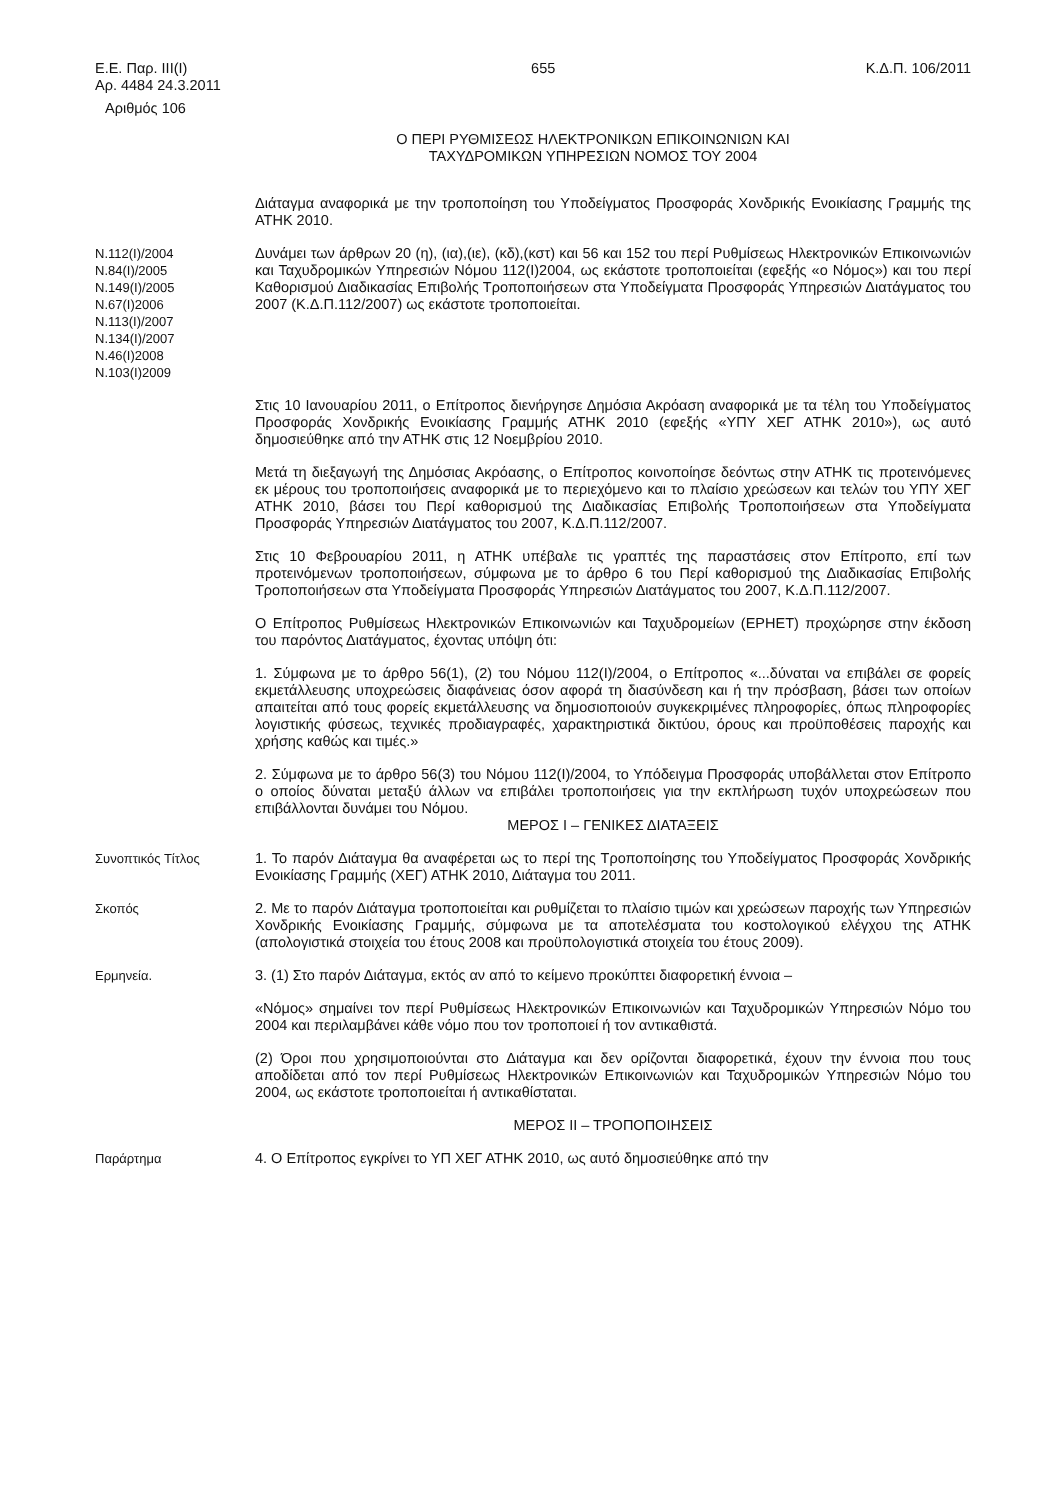Ε.Ε. Παρ. ΙΙΙ(Ι)
Αρ. 4484 24.3.2011
655 Κ.Δ.Π. 106/2011
Αριθμός 106
Ο ΠΕΡΙ ΡΥΘΜΙΣΕΩΣ ΗΛΕΚΤΡΟΝΙΚΩΝ ΕΠΙΚΟΙΝΩΝΙΩΝ ΚΑΙ
ΤΑΧΥΔΡΟΜΙΚΩΝ ΥΠΗΡΕΣΙΩΝ ΝΟΜΟΣ ΤΟΥ 2004
Διάταγμα αναφορικά με την τροποποίηση του Υποδείγματος Προσφοράς Χονδρικής Ενοικίασης Γραμμής της ΑΤΗΚ 2010.
Ν.112(Ι)/2004
Ν.84(Ι)/2005
Ν.149(Ι)/2005
Ν.67(Ι)2006
Ν.113(Ι)/2007
Ν.134(Ι)/2007
Ν.46(Ι)2008
Ν.103(Ι)2009
Δυνάμει των άρθρων 20 (η), (ια),(ιε), (κδ),(κστ) και 56 και 152 του περί Ρυθμίσεως Ηλεκτρονικών Επικοινωνιών και Ταχυδρομικών Υπηρεσιών Νόμου 112(Ι)2004, ως εκάστοτε τροποποιείται (εφεξής «ο Νόμος») και του περί Καθορισμού Διαδικασίας Επιβολής Τροποποιήσεων στα Υποδείγματα Προσφοράς Υπηρεσιών Διατάγματος του 2007 (Κ.Δ.Π.112/2007) ως εκάστοτε τροποποιείται.
Στις 10 Ιανουαρίου 2011, ο Επίτροπος διενήργησε Δημόσια Ακρόαση αναφορικά με τα τέλη του Υποδείγματος Προσφοράς Χονδρικής Ενοικίασης Γραμμής ΑΤΗΚ 2010 (εφεξής «ΥΠΥ ΧΕΓ ΑΤΗΚ 2010»), ως αυτό δημοσιεύθηκε από την ΑΤΗΚ στις 12 Νοεμβρίου 2010.
Μετά τη διεξαγωγή της Δημόσιας Ακρόασης, ο Επίτροπος κοινοποίησε δεόντως στην ΑΤΗΚ τις προτεινόμενες εκ μέρους του τροποποιήσεις αναφορικά με το περιεχόμενο και το πλαίσιο χρεώσεων και τελών του ΥΠΥ ΧΕΓ ΑΤΗΚ 2010, βάσει του Περί καθορισμού της Διαδικασίας Επιβολής Τροποποιήσεων στα Υποδείγματα Προσφοράς Υπηρεσιών Διατάγματος του 2007, Κ.Δ.Π.112/2007.
Στις 10 Φεβρουαρίου 2011, η ΑΤΗΚ υπέβαλε τις γραπτές της παραστάσεις στον Επίτροπο, επί των προτεινόμενων τροποποιήσεων, σύμφωνα με το άρθρο 6 του Περί καθορισμού της Διαδικασίας Επιβολής Τροποποιήσεων στα Υποδείγματα Προσφοράς Υπηρεσιών Διατάγματος του 2007, Κ.Δ.Π.112/2007.
Ο Επίτροπος Ρυθμίσεως Ηλεκτρονικών Επικοινωνιών και Ταχυδρομείων (ΕΡΗΕΤ) προχώρησε στην έκδοση του παρόντος Διατάγματος, έχοντας υπόψη ότι:
1. Σύμφωνα με το άρθρο 56(1), (2) του Νόμου 112(Ι)/2004, ο Επίτροπος «...δύναται να επιβάλει σε φορείς εκμετάλλευσης υποχρεώσεις διαφάνειας όσον αφορά τη διασύνδεση και ή την πρόσβαση, βάσει των οποίων απαιτείται από τους φορείς εκμετάλλευσης να δημοσιοποιούν συγκεκριμένες πληροφορίες, όπως πληροφορίες λογιστικής φύσεως, τεχνικές προδιαγραφές, χαρακτηριστικά δικτύου, όρους και προϋποθέσεις παροχής και χρήσης καθώς και τιμές.»
2. Σύμφωνα με το άρθρο 56(3) του Νόμου 112(Ι)/2004, το Υπόδειγμα Προσφοράς υποβάλλεται στον Επίτροπο ο οποίος δύναται μεταξύ άλλων να επιβάλει τροποποιήσεις για την εκπλήρωση τυχόν υποχρεώσεων που επιβάλλονται δυνάμει του Νόμου.
ΜΕΡΟΣ Ι – ΓΕΝΙΚΕΣ ΔΙΑΤΑΞΕΙΣ
Συνοπτικός Τίτλος 1. Το παρόν Διάταγμα θα αναφέρεται ως το περί της Τροποποίησης του Υποδείγματος Προσφοράς Χονδρικής Ενοικίασης Γραμμής (ΧΕΓ) ΑΤΗΚ 2010, Διάταγμα του 2011.
Σκοπός 2. Με το παρόν Διάταγμα τροποποιείται και ρυθμίζεται το πλαίσιο τιμών και χρεώσεων παροχής των Υπηρεσιών Χονδρικής Ενοικίασης Γραμμής, σύμφωνα με τα αποτελέσματα του κοστολογικού ελέγχου της ΑΤΗΚ (απολογιστικά στοιχεία του έτους 2008 και προϋπολογιστικά στοιχεία του έτους 2009).
Ερμηνεία. 3. (1) Στο παρόν Διάταγμα, εκτός αν από το κείμενο προκύπτει διαφορετική έννοια –
«Νόμος» σημαίνει τον περί Ρυθμίσεως Ηλεκτρονικών Επικοινωνιών και Ταχυδρομικών Υπηρεσιών Νόμο του 2004 και περιλαμβάνει κάθε νόμο που τον τροποποιεί ή τον αντικαθιστά.
(2) Όροι που χρησιμοποιούνται στο Διάταγμα και δεν ορίζονται διαφορετικά, έχουν την έννοια που τους αποδίδεται από τον περί Ρυθμίσεως Ηλεκτρονικών Επικοινωνιών και Ταχυδρομικών Υπηρεσιών Νόμο του 2004, ως εκάστοτε τροποποιείται ή αντικαθίσταται.
ΜΕΡΟΣ ΙΙ – ΤΡΟΠΟΠΟΙΗΣΕΙΣ
Παράρτημα 4. Ο Επίτροπος εγκρίνει το ΥΠ ΧΕΓ ΑΤΗΚ 2010, ως αυτό δημοσιεύθηκε από την